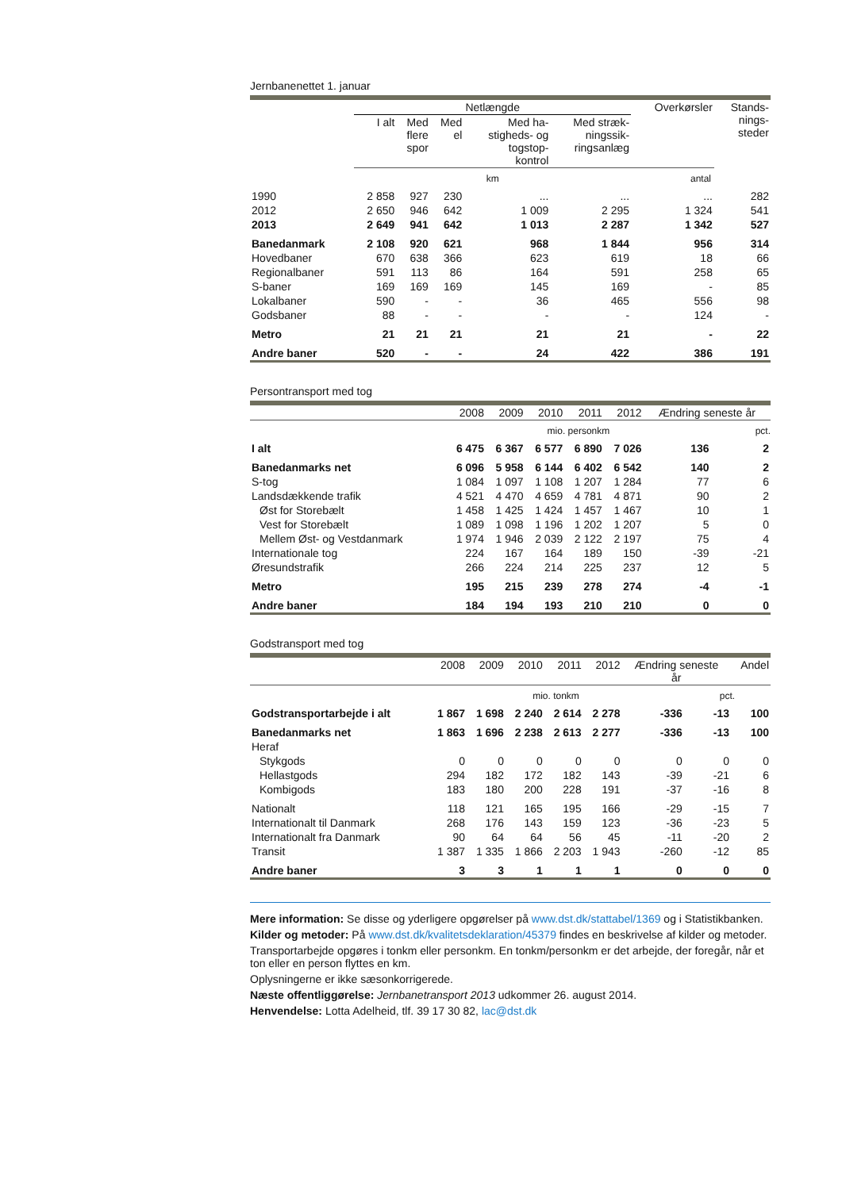Jernbanenettet 1. januar
| | Netlængde | | | | | Overkørsler | Stands- nings- steder |
| --- | --- | --- | --- | --- | --- | --- | --- |
| | I alt | Med flere spor | Med el | Med ha- stigheds- og togstop- kontrol | Med stræk- ningssik- ringsanlæg | | |
| | km | | | | | antal | |
| 1990 | 2 858 | 927 | 230 | ... | ... | ... | 282 |
| 2012 | 2 650 | 946 | 642 | 1 009 | 2 295 | 1 324 | 541 |
| 2013 | 2 649 | 941 | 642 | 1 013 | 2 287 | 1 342 | 527 |
| Banedanmark | 2 108 | 920 | 621 | 968 | 1 844 | 956 | 314 |
| Hovedbaner | 670 | 638 | 366 | 623 | 619 | 18 | 66 |
| Regionalbaner | 591 | 113 | 86 | 164 | 591 | 258 | 65 |
| S-baner | 169 | 169 | 169 | 145 | 169 | - | 85 |
| Lokalbaner | 590 | - | - | 36 | 465 | 556 | 98 |
| Godsbaner | 88 | - | - | - | - | 124 | - |
| Metro | 21 | 21 | 21 | 21 | 21 | - | 22 |
| Andre baner | 520 | - | - | 24 | 422 | 386 | 191 |
Persontransport med tog
| | 2008 | 2009 | 2010 | 2011 | 2012 | Ændring seneste år | |
| --- | --- | --- | --- | --- | --- | --- | --- |
| | mio. personkm | | | | | | pct. |
| I alt | 6 475 | 6 367 | 6 577 | 6 890 | 7 026 | 136 | 2 |
| Banedanmarks net | 6 096 | 5 958 | 6 144 | 6 402 | 6 542 | 140 | 2 |
| S-tog | 1 084 | 1 097 | 1 108 | 1 207 | 1 284 | 77 | 6 |
| Landsdækkende trafik | 4 521 | 4 470 | 4 659 | 4 781 | 4 871 | 90 | 2 |
| Øst for Storebælt | 1 458 | 1 425 | 1 424 | 1 457 | 1 467 | 10 | 1 |
| Vest for Storebælt | 1 089 | 1 098 | 1 196 | 1 202 | 1 207 | 5 | 0 |
| Mellem Øst- og Vestdanmark | 1 974 | 1 946 | 2 039 | 2 122 | 2 197 | 75 | 4 |
| Internationale tog | 224 | 167 | 164 | 189 | 150 | -39 | -21 |
| Øresundstrafik | 266 | 224 | 214 | 225 | 237 | 12 | 5 |
| Metro | 195 | 215 | 239 | 278 | 274 | -4 | -1 |
| Andre baner | 184 | 194 | 193 | 210 | 210 | 0 | 0 |
Godstransport med tog
| | 2008 | 2009 | 2010 | 2011 | 2012 | Ændring seneste år | | Andel |
| --- | --- | --- | --- | --- | --- | --- | --- | --- |
| | mio. tonkm | | | | | | pct. | |
| Godstransportarbejde i alt | 1 867 | 1 698 | 2 240 | 2 614 | 2 278 | -336 | -13 | 100 |
| Banedanmarks net | 1 863 | 1 696 | 2 238 | 2 613 | 2 277 | -336 | -13 | 100 |
| Heraf | | | | | | | | |
| Stykgods | 0 | 0 | 0 | 0 | 0 | 0 | 0 | 0 |
| Hellastgods | 294 | 182 | 172 | 182 | 143 | -39 | -21 | 6 |
| Kombigods | 183 | 180 | 200 | 228 | 191 | -37 | -16 | 8 |
| Nationalt | 118 | 121 | 165 | 195 | 166 | -29 | -15 | 7 |
| Internationalt til Danmark | 268 | 176 | 143 | 159 | 123 | -36 | -23 | 5 |
| Internationalt fra Danmark | 90 | 64 | 64 | 56 | 45 | -11 | -20 | 2 |
| Transit | 1 387 | 1 335 | 1 866 | 2 203 | 1 943 | -260 | -12 | 85 |
| Andre baner | 3 | 3 | 1 | 1 | 1 | 0 | 0 | 0 |
Mere information: Se disse og yderligere opgørelser på www.dst.dk/stattabel/1369 og i Statistikbanken.
Kilder og metoder: På www.dst.dk/kvalitetsdeklaration/45379 findes en beskrivelse af kilder og metoder.
Transportarbejde opgøres i tonkm eller personkm. En tonkm/personkm er det arbejde, der foregår, når et ton eller en person flyttes en km.
Oplysningerne er ikke sæsonkorrigerede.
Næste offentliggørelse: Jernbanetransport 2013 udkommer 26. august 2014.
Henvendelse: Lotta Adelheid, tlf. 39 17 30 82, lac@dst.dk